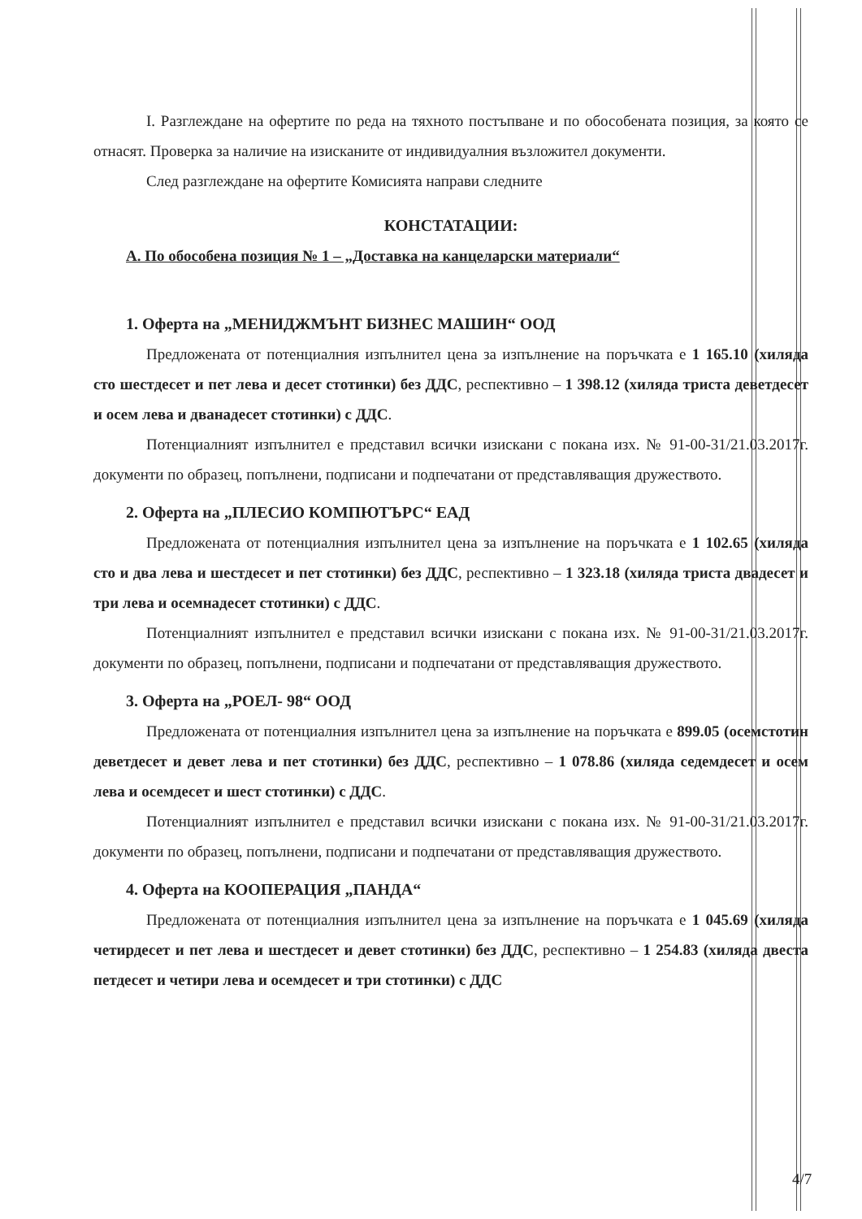I. Разглеждане на офертите по реда на тяхното постъпване и по обособената позиция, за която се отнасят. Проверка за наличие на изисканите от индивидуалния възложител документи.
След разглеждане на офертите Комисията направи следните
КОНСТАТАЦИИ:
А. По обособена позиция № 1 – „Доставка на канцеларски материали“
1. Оферта на „МЕНИДЖМЪНТ БИЗНЕС МАШИН“ ООД
Предложената от потенциалния изпълнител цена за изпълнение на поръчката е 1 165.10 (хиляда сто шестдесет и пет лева и десет стотинки) без ДДС, респективно – 1 398.12 (хиляда триста деветдесет и осем лева и дванадесет стотинки) с ДДС.
Потенциалният изпълнител е представил всички изискани с покана изх. № 91-00-31/21.03.2017г. документи по образец, попълнени, подписани и подпечатани от представляващия дружеството.
2. Оферта на „ПЛЕСИО КОМПЮТЪРС“ ЕАД
Предложената от потенциалния изпълнител цена за изпълнение на поръчката е 1 102.65 (хиляда сто и два лева и шестдесет и пет стотинки) без ДДС, респективно – 1 323.18 (хиляда триста двадесет и три лева и осемнадесет стотинки) с ДДС.
Потенциалният изпълнител е представил всички изискани с покана изх. № 91-00-31/21.03.2017г. документи по образец, попълнени, подписани и подпечатани от представляващия дружеството.
3. Оферта на „РОЕЛ- 98“ ООД
Предложената от потенциалния изпълнител цена за изпълнение на поръчката е 899.05 (осемстотин деветдесет и девет лева и пет стотинки) без ДДС, респективно – 1 078.86 (хиляда седемдесет и осем лева и осемдесет и шест стотинки) с ДДС.
Потенциалният изпълнител е представил всички изискани с покана изх. № 91-00-31/21.03.2017г. документи по образец, попълнени, подписани и подпечатани от представляващия дружеството.
4. Оферта на КООПЕРАЦИЯ „ПАНДА“
Предложената от потенциалния изпълнител цена за изпълнение на поръчката е 1 045.69 (хиляда четирдесет и пет лева и шестдесет и девет стотинки) без ДДС, респективно – 1 254.83 (хиляда двеста петдесет и четири лева и осемдесет и три стотинки) с ДДС
4/7